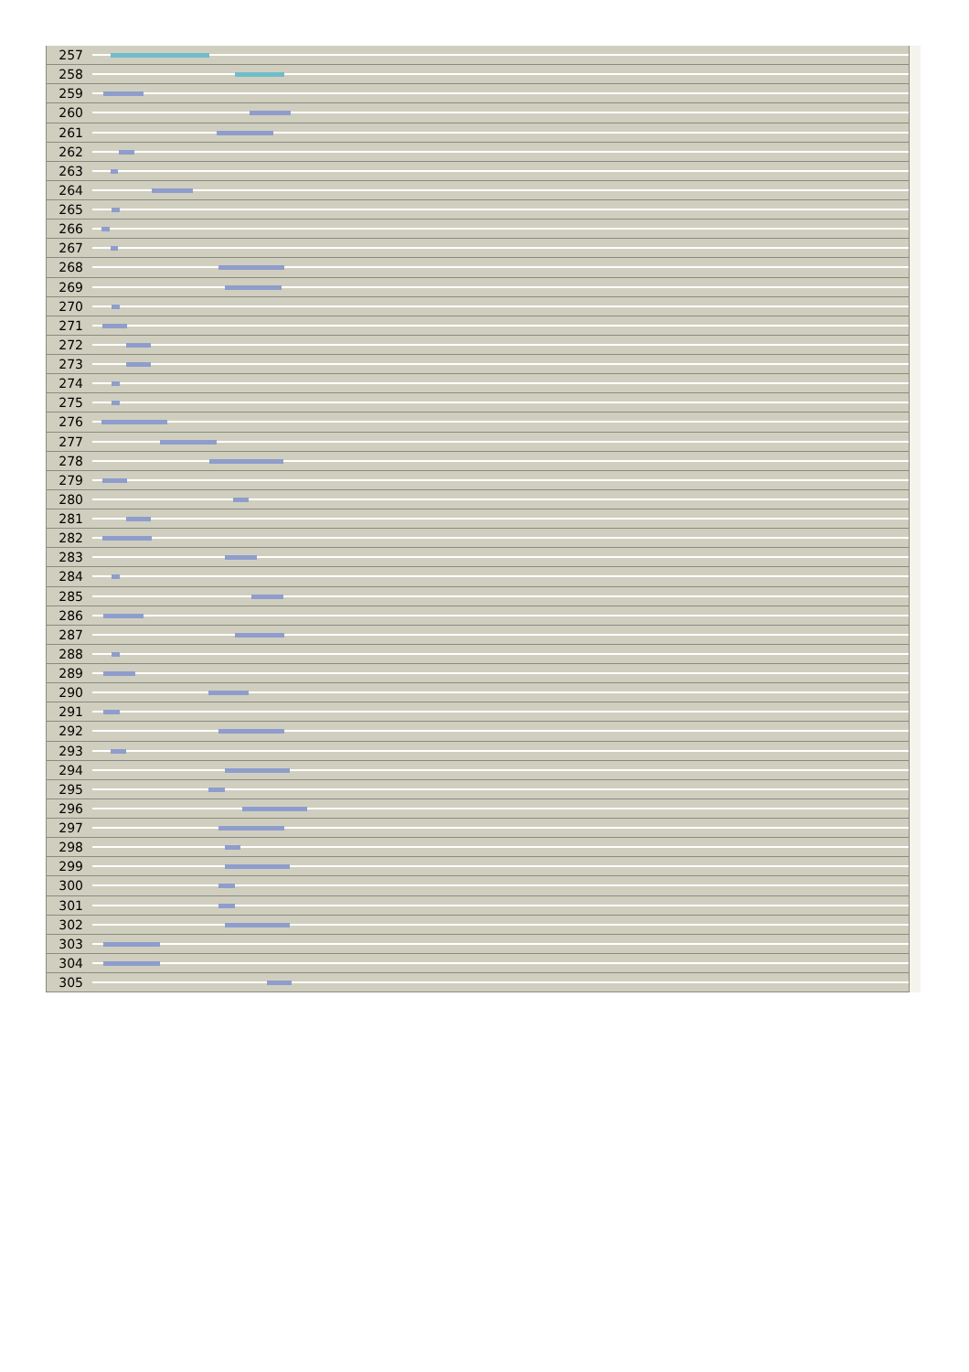257
258
259
260
261
262
263
264
265
266
267
268
269
270
271
272
273
274
275
276
277
278
279
280
281
282
283
284
285
286
287
288
289
290
291
292
293
294
295
296
297
298
299
300
301
302
303
304
305